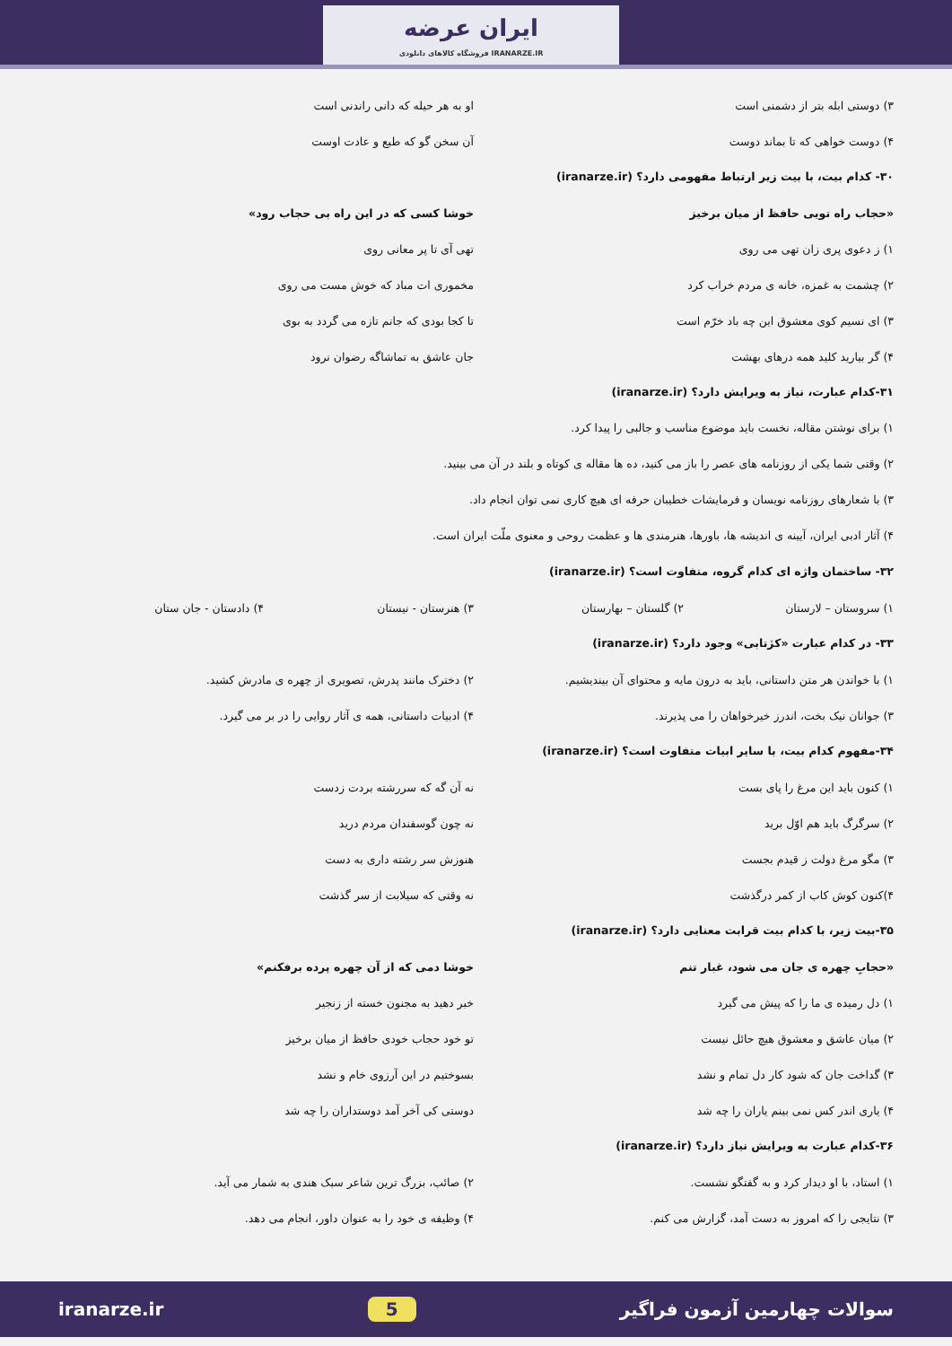ایران عرضه
فروشگاه کالاهای دانلودی IRANARZE.IR
۳) دوستی ابله بتر از دشمنی است
او به هر حیله که دانی راندنی است
۴) دوست خواهی که تا بماند دوست آن سخن گو که طبع و عادت اوست
۳۰- کدام بیت، با بیت زیر ارتباط مفهومی دارد؟ (iranarze.ir)
«حجاب راه تویی حافظ از میان برخیز
خوشا کسی که در این راه بی حجاب رود»
۱) ز دعوی پری زان تهی می روی تهی آی تا پر معانی روی
۲) چشمت به غمزه، خانه ی مردم خراب کرد
مخموری ات مباد که خوش مست می روی
۳) ای نسیم کوی معشوق این چه باد خرّم است
تا کجا بودی که جانم تازه می گردد به بوی
۴) گر بیارید کلید همه درهای بهشت
جان عاشق به تماشاگه رضوان نرود
۳۱-کدام عبارت، نیاز به ویرایش دارد؟ (iranarze.ir)
۱) برای نوشتن مقاله، نخست باید موضوع مناسب و جالبی را پیدا کرد.
۲) وقتی شما یکی از روزنامه های عصر را باز می کنید، ده ها مقاله ی کوتاه و بلند در آن می بینید.
۳) با شعارهای روزنامه نویسان و فرمایشات خطیبان حرفه ای هیچ کاری نمی توان انجام داد.
۴) آثار ادبی ایران، آیینه ی اندیشه ها، باورها، هنرمندی ها و عظمت روحی و معنوی ملّت ایران است.
۳۲- ساختمان واژه ای کدام گروه، متفاوت است؟ (iranarze.ir)
۱) سروستان – لارستان ۲) گلستان – بهارستان ۳) هنرستان - نیستان ۴) دادستان - جان ستان
۳۳- در کدام عبارت «کژتابی» وجود دارد؟ (iranarze.ir)
۱) با خواندن هر متن داستانی، باید به درون مایه و محتوای آن بیندیشیم.
۲) دخترک مانند پدرش، تصویری از چهره ی مادرش کشید.
۳) جوانان نیک بخت، اندرز خیرخواهان را می پذیرند.
۴) ادبیات داستانی، همه ی آثار روایی را در بر می گیرد.
۳۴-مفهوم کدام بیت، با سایر ابیات متفاوت است؟ (iranarze.ir)
۱) کنون باید این مرغ را پای بست
نه آن گه که سررشته بردت زدست
۲) سرگرگ باید هم اوّل برید نه چون گوسفندان مردم درید
۳) مگو مرغ دولت ز قیدم بجست هنوزش سر رشته داری به دست
۴)کنون کوش کاب از کمر درگذشت نه وقتی که سیلابت از سر گذشت
۳۵-بیت زیر، با کدام بیت قرابت معنایی دارد؟ (iranarze.ir)
«حجابِ چهره ی جان می شود، غبار تنم
خوشا دمی که از آن چهره پرده برفکنم»
۱) دل رمیده ی ما را که پیش می گیرد
خبر دهید به مجنون خسته از زنجیر
۲) میان عاشق و معشوق هیچ حائل نیست
تو خود حجاب خودی حافظ از میان برخیز
۳) گداخت جان که شود کار دل تمام و نشد
بسوختیم در این آرزوی خام و نشد
۴) یاری اندر کس نمی بینم یاران را چه شد
دوستی کی آخر آمد دوستداران را چه شد
۳۶-کدام عبارت به ویرایش نیاز دارد؟ (iranarze.ir)
۱) استاد، با او دیدار کرد و به گفتگو نشست.
۲) صائب، بزرگ ترین شاعر سبک هندی به شمار می آید.
۳) نتایجی را که امروز به دست آمد، گزارش می کنم.
۴) وظیفه ی خود را به عنوان داور، انجام می دهد.
iranarze.ir 5 سوالات چهارمین آزمون فراگیر